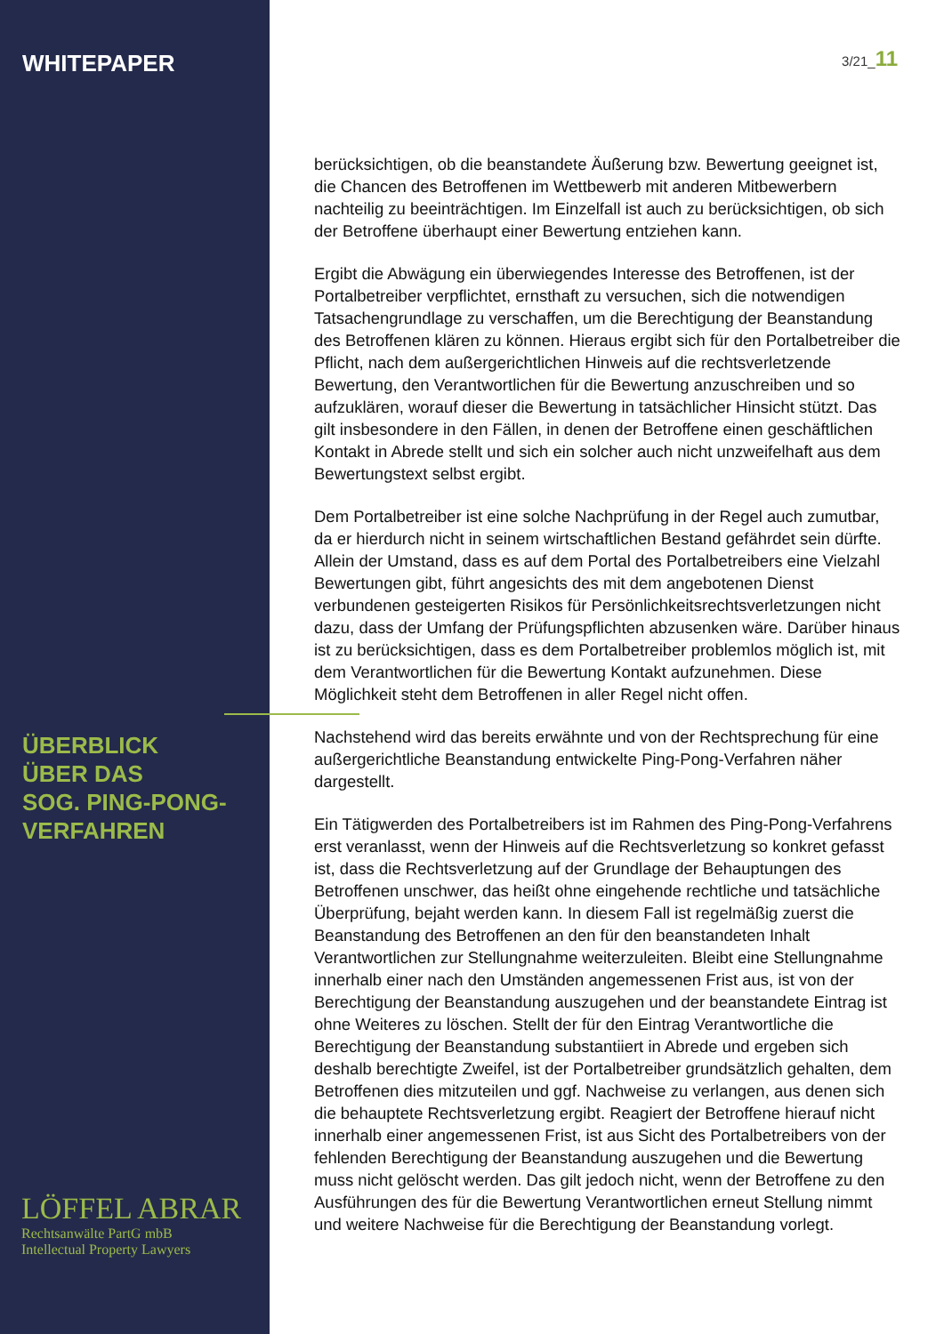3/21_11
WHITEPAPER
ÜBERBLICK
ÜBER DAS
SOG. PING-PONG-
VERFAHREN
LÖFFEL ABRAR
Rechtsanwälte PartG mbB
Intellectual Property Lawyers
berücksichtigen, ob die beanstandete Äußerung bzw. Bewertung geeignet ist, die Chancen des Betroffenen im Wettbewerb mit anderen Mitbewerbern nachteilig zu beeinträchtigen. Im Einzelfall ist auch zu berücksichtigen, ob sich der Betroffene überhaupt einer Bewertung entziehen kann.
Ergibt die Abwägung ein überwiegendes Interesse des Betroffenen, ist der Portalbetreiber verpflichtet, ernsthaft zu versuchen, sich die notwendigen Tatsachengrundlage zu verschaffen, um die Berechtigung der Beanstandung des Betroffenen klären zu können. Hieraus ergibt sich für den Portalbetreiber die Pflicht, nach dem außergerichtlichen Hinweis auf die rechtsverletzende Bewertung, den Verantwortlichen für die Bewertung anzuschreiben und so aufzuklären, worauf dieser die Bewertung in tatsächlicher Hinsicht stützt. Das gilt insbesondere in den Fällen, in denen der Betroffene einen geschäftlichen Kontakt in Abrede stellt und sich ein solcher auch nicht unzweifelhaft aus dem Bewertungstext selbst ergibt.
Dem Portalbetreiber ist eine solche Nachprüfung in der Regel auch zumutbar, da er hierdurch nicht in seinem wirtschaftlichen Bestand gefährdet sein dürfte. Allein der Umstand, dass es auf dem Portal des Portalbetreibers eine Vielzahl Bewertungen gibt, führt angesichts des mit dem angebotenen Dienst verbundenen gesteigerten Risikos für Persönlichkeitsrechtsverletzungen nicht dazu, dass der Umfang der Prüfungspflichten abzusenken wäre. Darüber hinaus ist zu berücksichtigen, dass es dem Portalbetreiber problemlos möglich ist, mit dem Verantwortlichen für die Bewertung Kontakt aufzunehmen. Diese Möglichkeit steht dem Betroffenen in aller Regel nicht offen.
Nachstehend wird das bereits erwähnte und von der Rechtsprechung für eine außergerichtliche Beanstandung entwickelte Ping-Pong-Verfahren näher dargestellt.
Ein Tätigwerden des Portalbetreibers ist im Rahmen des Ping-Pong-Verfahrens erst veranlasst, wenn der Hinweis auf die Rechtsverletzung so konkret gefasst ist, dass die Rechtsverletzung auf der Grundlage der Behauptungen des Betroffenen unschwer, das heißt ohne eingehende rechtliche und tatsächliche Überprüfung, bejaht werden kann. In diesem Fall ist regelmäßig zuerst die Beanstandung des Betroffenen an den für den beanstandeten Inhalt Verantwortlichen zur Stellungnahme weiterzuleiten. Bleibt eine Stellungnahme innerhalb einer nach den Umständen angemessenen Frist aus, ist von der Berechtigung der Beanstandung auszugehen und der beanstandete Eintrag ist ohne Weiteres zu löschen. Stellt der für den Eintrag Verantwortliche die Berechtigung der Beanstandung substantiiert in Abrede und ergeben sich deshalb berechtigte Zweifel, ist der Portalbetreiber grundsätzlich gehalten, dem Betroffenen dies mitzuteilen und ggf. Nachweise zu verlangen, aus denen sich die behauptete Rechtsverletzung ergibt. Reagiert der Betroffene hierauf nicht innerhalb einer angemessenen Frist, ist aus Sicht des Portalbetreibers von der fehlenden Berechtigung der Beanstandung auszugehen und die Bewertung muss nicht gelöscht werden. Das gilt jedoch nicht, wenn der Betroffene zu den Ausführungen des für die Bewertung Verantwortlichen erneut Stellung nimmt und weitere Nachweise für die Berechtigung der Beanstandung vorlegt.